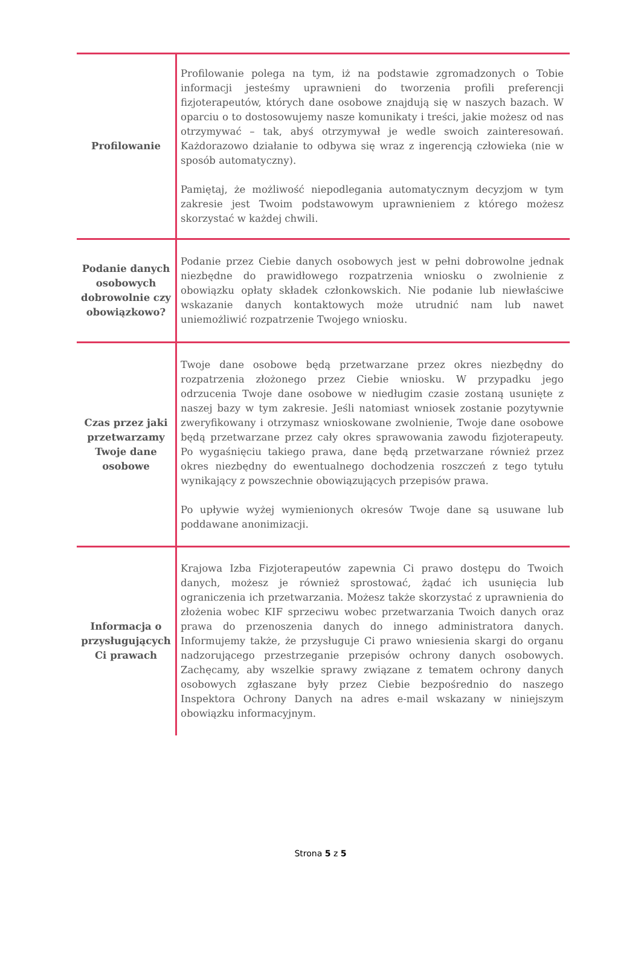| Profilowanie | Profilowanie polega na tym, iż na podstawie zgromadzonych o Tobie informacji jesteśmy uprawnieni do tworzenia profili preferencji fizjoterapeutów, których dane osobowe znajdują się w naszych bazach. W oparciu o to dostosowujemy nasze komunikaty i treści, jakie możesz od nas otrzymywać – tak, abyś otrzymywał je wedle swoich zainteresowań. Każdorazowo działanie to odbywa się wraz z ingerencją człowieka (nie w sposób automatyczny). Pamiętaj, że możliwość niepodlegania automatycznym decyzjom w tym zakresie jest Twoim podstawowym uprawnieniem z którego możesz skorzystać w każdej chwili. |
| Podanie danych osobowych dobrowolnie czy obowiązkowo? | Podanie przez Ciebie danych osobowych jest w pełni dobrowolne jednak niezbędne do prawidłowego rozpatrzenia wniosku o zwolnienie z obowiązku opłaty składek członkowskich. Nie podanie lub niewłaściwe wskazanie danych kontaktowych może utrudnić nam lub nawet uniemożliwić rozpatrzenie Twojego wniosku. |
| Czas przez jaki przetwarzamy Twoje dane osobowe | Twoje dane osobowe będą przetwarzane przez okres niezbędny do rozpatrzenia złożonego przez Ciebie wniosku. W przypadku jego odrzucenia Twoje dane osobowe w niedługim czasie zostaną usunięte z naszej bazy w tym zakresie. Jeśli natomiast wniosek zostanie pozytywnie zweryfikowany i otrzymasz wnioskowane zwolnienie, Twoje dane osobowe będą przetwarzane przez cały okres sprawowania zawodu fizjoterapeuty. Po wygaśnięciu takiego prawa, dane będą przetwarzane również przez okres niezbędny do ewentualnego dochodzenia roszczeń z tego tytułu wynikający z powszechnie obowiązujących przepisów prawa. Po upływie wyżej wymienionych okresów Twoje dane są usuwane lub poddawane anonimizacji. |
| Informacja o przysługujących Ci prawach | Krajowa Izba Fizjoterapeutów zapewnia Ci prawo dostępu do Twoich danych, możesz je również sprostować, żądać ich usunięcia lub ograniczenia ich przetwarzania. Możesz także skorzystać z uprawnienia do złożenia wobec KIF sprzeciwu wobec przetwarzania Twoich danych oraz prawa do przenoszenia danych do innego administratora danych. Informujemy także, że przysługuje Ci prawo wniesienia skargi do organu nadzorującego przestrzeganie przepisów ochrony danych osobowych. Zachęcamy, aby wszelkie sprawy związane z tematem ochrony danych osobowych zgłaszane były przez Ciebie bezpośrednio do naszego Inspektora Ochrony Danych na adres e-mail wskazany w niniejszym obowiązku informacyjnym. |
Strona 5 z 5